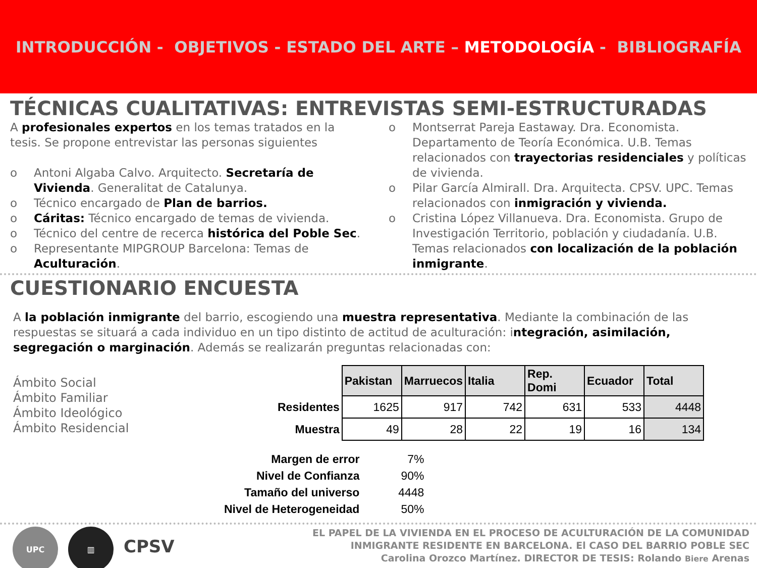INTRODUCCIÓN - OBJETIVOS - ESTADO DEL ARTE – METODOLOGÍA - BIBLIOGRAFÍA
TÉCNICAS CUALITATIVAS: ENTREVISTAS SEMI-ESTRUCTURADAS
A profesionales expertos en los temas tratados en la tesis. Se propone entrevistar las personas siguientes
o Antoni Algaba Calvo. Arquitecto. Secretaría de Vivienda. Generalitat de Catalunya.
o Técnico encargado de Plan de barrios.
o Cáritas: Técnico encargado de temas de vivienda.
o Técnico del centre de recerca histórica del Poble Sec.
o Representante MIPGROUP Barcelona: Temas de Aculturación.
o Montserrat Pareja Eastaway. Dra. Economista. Departamento de Teoría Económica. U.B. Temas relacionados con trayectorias residenciales y políticas de vivienda.
o Pilar García Almirall. Dra. Arquitecta. CPSV. UPC. Temas relacionados con inmigración y vivienda.
o Cristina López Villanueva. Dra. Economista. Grupo de Investigación Territorio, población y ciudadanía. U.B. Temas relacionados con localización de la población inmigrante.
CUESTIONARIO ENCUESTA
A la población inmigrante del barrio, escogiendo una muestra representativa. Mediante la combinación de las respuestas se situará a cada individuo en un tipo distinto de actitud de aculturación: integración, asimilación, segregación o marginación. Además se realizarán preguntas relacionadas con:
Ámbito Social
Ámbito Familiar
Ámbito Ideológico
Ámbito Residencial
| | Pakistan | Marruecos | Italia | Rep. Domi | Ecuador | Total |
| Residentes | 1625 | 917 | 742 | 631 | 533 | 4448 |
| Muestra | 49 | 28 | 22 | 19 | 16 | 134 |
| Margen de error | 7% |
| Nivel de Confianza | 90% |
| Tamaño del universo | 4448 |
| Nivel de Heterogeneidad | 50% |
UPC ▥ CPSV
EL PAPEL DE LA VIVIENDA EN EL PROCESO DE ACULTURACIÓN DE LA COMUNIDAD
INMIGRANTE RESIDENTE EN BARCELONA. El CASO DEL BARRIO POBLE SEC
Carolina Orozco Martínez. DIRECTOR DE TESIS: Rolando Biere Arenas